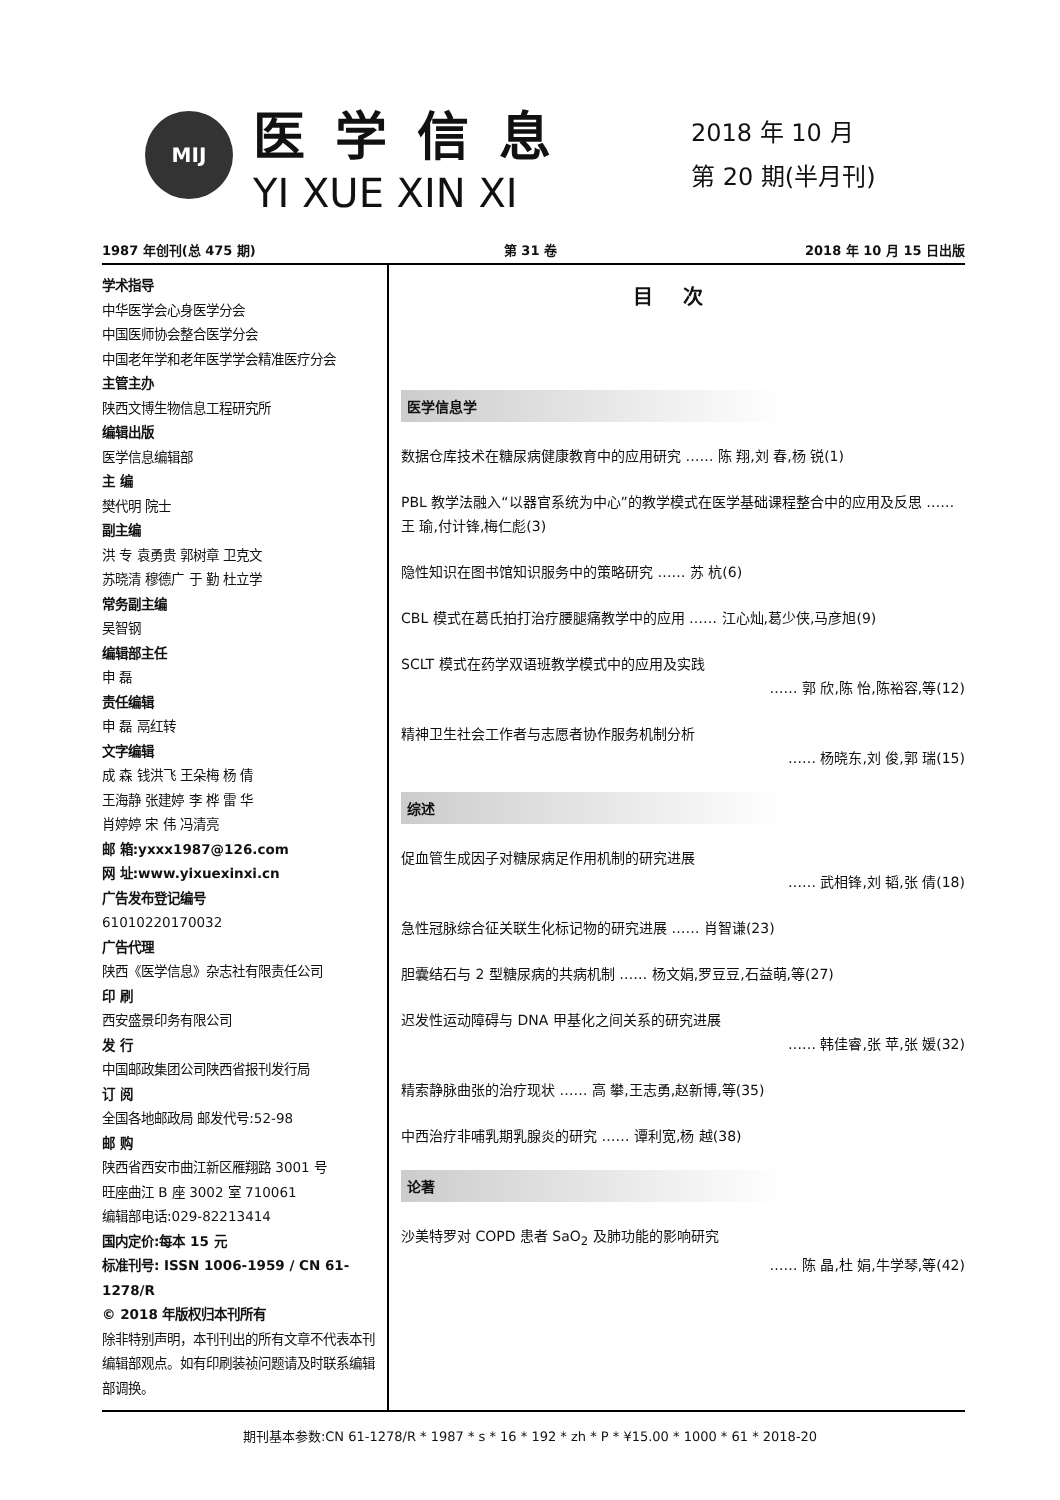MIJ
医学信息
YI XUE XIN XI
2018 年 10 月
第 20 期(半月刊)
1987 年创刊(总 475 期) 第 31 卷 2018 年 10 月 15 日出版
学术指导
中华医学会心身医学分会
中国医师协会整合医学分会
中国老年学和老年医学学会精准医疗分会
主管主办
陕西文博生物信息工程研究所
编辑出版
医学信息编辑部
主 编
樊代明 院士
副主编
洪 专 袁勇贵 郭树章 卫克文
苏晓清 穆德广 于 勤 杜立学
常务副主编
吴智钢
编辑部主任
申 磊
责任编辑
申 磊 鬲红转
文字编辑
成 森 钱洪飞 王朵梅 杨 倩
王海静 张建婷 李 桦 雷 华
肖婷婷 宋 伟 冯清亮
邮 箱:yxxx1987@126.com
网 址:www.yixuexinxi.cn
广告发布登记编号
61010220170032
广告代理
陕西《医学信息》杂志社有限责任公司
印 刷
西安盛景印务有限公司
发 行
中国邮政集团公司陕西省报刊发行局
订 阅
全国各地邮政局 邮发代号:52-98
邮 购
陕西省西安市曲江新区雁翔路 3001 号
旺座曲江 B 座 3002 室 710061
编辑部电话:029-82213414
国内定价:每本 15 元
标准刊号: ISSN 1006-1959 / CN 61-1278/R
© 2018 年版权归本刊所有
除非特别声明，本刊刊出的所有文章不代表本刊编辑部观点。如有印刷装祯问题请及时联系编辑部调换。
目次
医学信息学
数据仓库技术在糖尿病健康教育中的应用研究 …… 陈 翔,刘 春,杨 锐(1)
PBL 教学法融入“以器官系统为中心”的教学模式在医学基础课程整合中的应用及反思 …… 王 瑜,付计锋,梅仁彪(3)
隐性知识在图书馆知识服务中的策略研究 …… 苏 杭(6)
CBL 模式在葛氏拍打治疗腰腿痛教学中的应用 …… 江心灿,葛少侠,马彦旭(9)
SCLT 模式在药学双语班教学模式中的应用及实践
…… 郭 欣,陈 怡,陈裕容,等(12)
精神卫生社会工作者与志愿者协作服务机制分析
…… 杨晓东,刘 俊,郭 瑞(15)
综述
促血管生成因子对糖尿病足作用机制的研究进展
…… 武相锋,刘 韬,张 倩(18)
急性冠脉综合征关联生化标记物的研究进展 …… 肖智谦(23)
胆囊结石与 2 型糖尿病的共病机制 …… 杨文娟,罗豆豆,石益萌,等(27)
迟发性运动障碍与 DNA 甲基化之间关系的研究进展
…… 韩佳睿,张 苹,张 媛(32)
精索静脉曲张的治疗现状 …… 高 攀,王志勇,赵新博,等(35)
中西治疗非哺乳期乳腺炎的研究 …… 谭利宽,杨 越(38)
论著
沙美特罗对 COPD 患者 SaO<sub>2</sub> 及肺功能的影响研究
…… 陈 晶,杜 娟,牛学琴,等(42)
期刊基本参数:CN 61-1278/R * 1987 * s * 16 * 192 * zh * P * ¥15.00 * 1000 * 61 * 2018-20